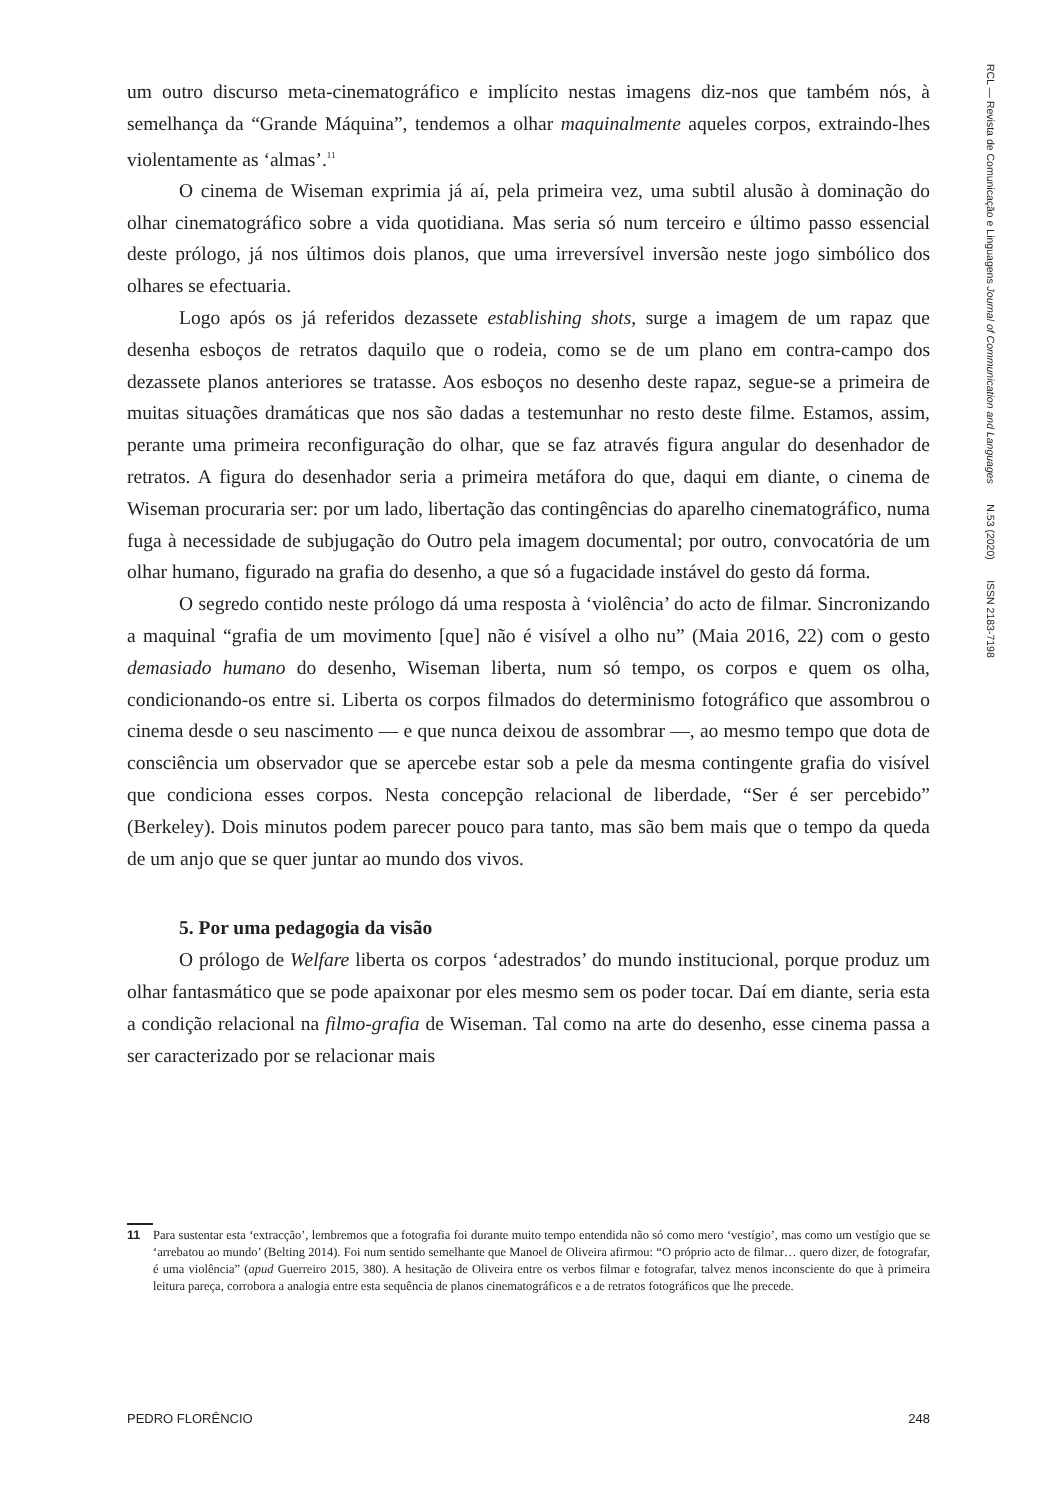RCL — Revista de Comunicação e Linguagens Journal of Communication and Languages N.53 (2020) ISSN 2183-7198
um outro discurso meta-cinematográfico e implícito nestas imagens diz-nos que também nós, à semelhança da “Grande Máquina”, tendemos a olhar maquinalmente aqueles corpos, extraindo-lhes violentamente as ‘almas’.<sup>11</sup>
O cinema de Wiseman exprimia já aí, pela primeira vez, uma subtil alusão à dominação do olhar cinematográfico sobre a vida quotidiana. Mas seria só num terceiro e último passo essencial deste prólogo, já nos últimos dois planos, que uma irreversível inversão neste jogo simbólico dos olhares se efectuaria.
Logo após os já referidos dezassete establishing shots, surge a imagem de um rapaz que desenha esboços de retratos daquilo que o rodeia, como se de um plano em contra-campo dos dezassete planos anteriores se tratasse. Aos esboços no desenho deste rapaz, segue-se a primeira de muitas situações dramáticas que nos são dadas a testemunhar no resto deste filme. Estamos, assim, perante uma primeira reconfiguração do olhar, que se faz através figura angular do desenhador de retratos. A figura do desenhador seria a primeira metáfora do que, daqui em diante, o cinema de Wiseman procuraria ser: por um lado, libertação das contingências do aparelho cinematográfico, numa fuga à necessidade de subjugação do Outro pela imagem documental; por outro, convocatória de um olhar humano, figurado na grafia do desenho, a que só a fugacidade instável do gesto dá forma.
O segredo contido neste prólogo dá uma resposta à ‘violência’ do acto de filmar. Sincronizando a maquinal “grafia de um movimento [que] não é visível a olho nu” (Maia 2016, 22) com o gesto demasiado humano do desenho, Wiseman liberta, num só tempo, os corpos e quem os olha, condicionando-os entre si. Liberta os corpos filmados do determinismo fotográfico que assombrou o cinema desde o seu nascimento — e que nunca deixou de assombrar —, ao mesmo tempo que dota de consciência um observador que se apercebe estar sob a pele da mesma contingente grafia do visível que condiciona esses corpos. Nesta concepção relacional de liberdade, “Ser é ser percebido” (Berkeley). Dois minutos podem parecer pouco para tanto, mas são bem mais que o tempo da queda de um anjo que se quer juntar ao mundo dos vivos.
5. Por uma pedagogia da visão
O prólogo de Welfare liberta os corpos ‘adestrados’ do mundo institucional, porque produz um olhar fantasmático que se pode apaixonar por eles mesmo sem os poder tocar. Daí em diante, seria esta a condição relacional na filmo-grafia de Wiseman. Tal como na arte do desenho, esse cinema passa a ser caracterizado por se relacionar mais
11
Para sustentar esta ‘extracção’, lembremos que a fotografia foi durante muito tempo entendida não só como mero ‘vestígio’, mas como um vestígio que se ‘arrebatou ao mundo’ (Belting 2014). Foi num sentido semelhante que Manoel de Oliveira afirmou: “O próprio acto de filmar… quero dizer, de fotografar, é uma violência” (apud Guerreiro 2015, 380). A hesitação de Oliveira entre os verbos filmar e fotografar, talvez menos inconsciente do que à primeira leitura pareça, corrobora a analogia entre esta sequência de planos cinematográficos e a de retratos fotográficos que lhe precede.
PEDRO FLORÊNCIO 248